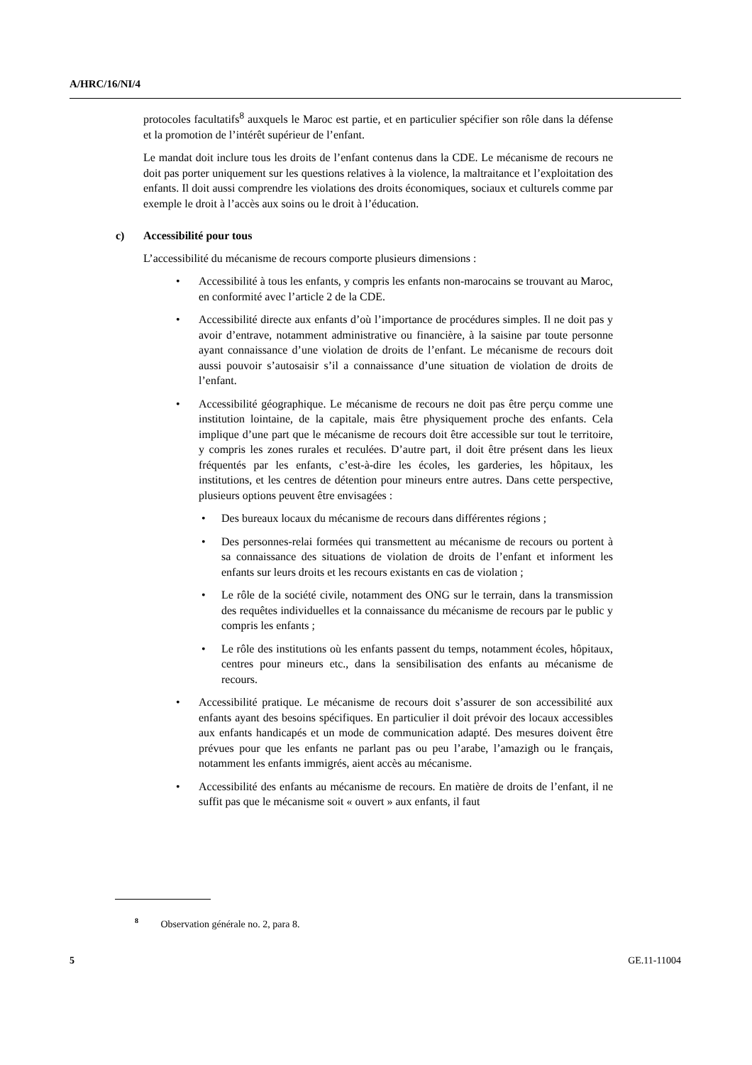A/HRC/16/NI/4
protocoles facultatifs<sup>8</sup> auxquels le Maroc est partie, et en particulier spécifier son rôle dans la défense et la promotion de l’intérêt supérieur de l’enfant.
Le mandat doit inclure tous les droits de l’enfant contenus dans la CDE. Le mécanisme de recours ne doit pas porter uniquement sur les questions relatives à la violence, la maltraitance et l’exploitation des enfants. Il doit aussi comprendre les violations des droits économiques, sociaux et culturels comme par exemple le droit à l’accès aux soins ou le droit à l’éducation.
c) Accessibilité pour tous
L’accessibilité du mécanisme de recours comporte plusieurs dimensions :
Accessibilité à tous les enfants, y compris les enfants non-marocains se trouvant au Maroc, en conformité avec l’article 2 de la CDE.
Accessibilité directe aux enfants d’où l’importance de procédures simples. Il ne doit pas y avoir d’entrave, notamment administrative ou financière, à la saisine par toute personne ayant connaissance d’une violation de droits de l’enfant. Le mécanisme de recours doit aussi pouvoir s’autosaisir s’il a connaissance d’une situation de violation de droits de l’enfant.
Accessibilité géographique. Le mécanisme de recours ne doit pas être perçu comme une institution lointaine, de la capitale, mais être physiquement proche des enfants. Cela implique d’une part que le mécanisme de recours doit être accessible sur tout le territoire, y compris les zones rurales et reculées. D’autre part, il doit être présent dans les lieux fréquentés par les enfants, c’est-à-dire les écoles, les garderies, les hôpitaux, les institutions, et les centres de détention pour mineurs entre autres. Dans cette perspective, plusieurs options peuvent être envisagées :
Des bureaux locaux du mécanisme de recours dans différentes régions ;
Des personnes-relai formées qui transmettent au mécanisme de recours ou portent à sa connaissance des situations de violation de droits de l’enfant et informent les enfants sur leurs droits et les recours existants en cas de violation ;
Le rôle de la société civile, notamment des ONG sur le terrain, dans la transmission des requêtes individuelles et la connaissance du mécanisme de recours par le public y compris les enfants ;
Le rôle des institutions où les enfants passent du temps, notamment écoles, hôpitaux, centres pour mineurs etc., dans la sensibilisation des enfants au mécanisme de recours.
Accessibilité pratique. Le mécanisme de recours doit s’assurer de son accessibilité aux enfants ayant des besoins spécifiques. En particulier il doit prévoir des locaux accessibles aux enfants handicapés et un mode de communication adapté. Des mesures doivent être prévues pour que les enfants ne parlant pas ou peu l’arabe, l’amazigh ou le français, notamment les enfants immigrés, aient accès au mécanisme.
Accessibilité des enfants au mécanisme de recours. En matière de droits de l’enfant, il ne suffit pas que le mécanisme soit « ouvert » aux enfants, il faut
<sup>8</sup> Observation générale no. 2, para 8.
5 GE.11-11004